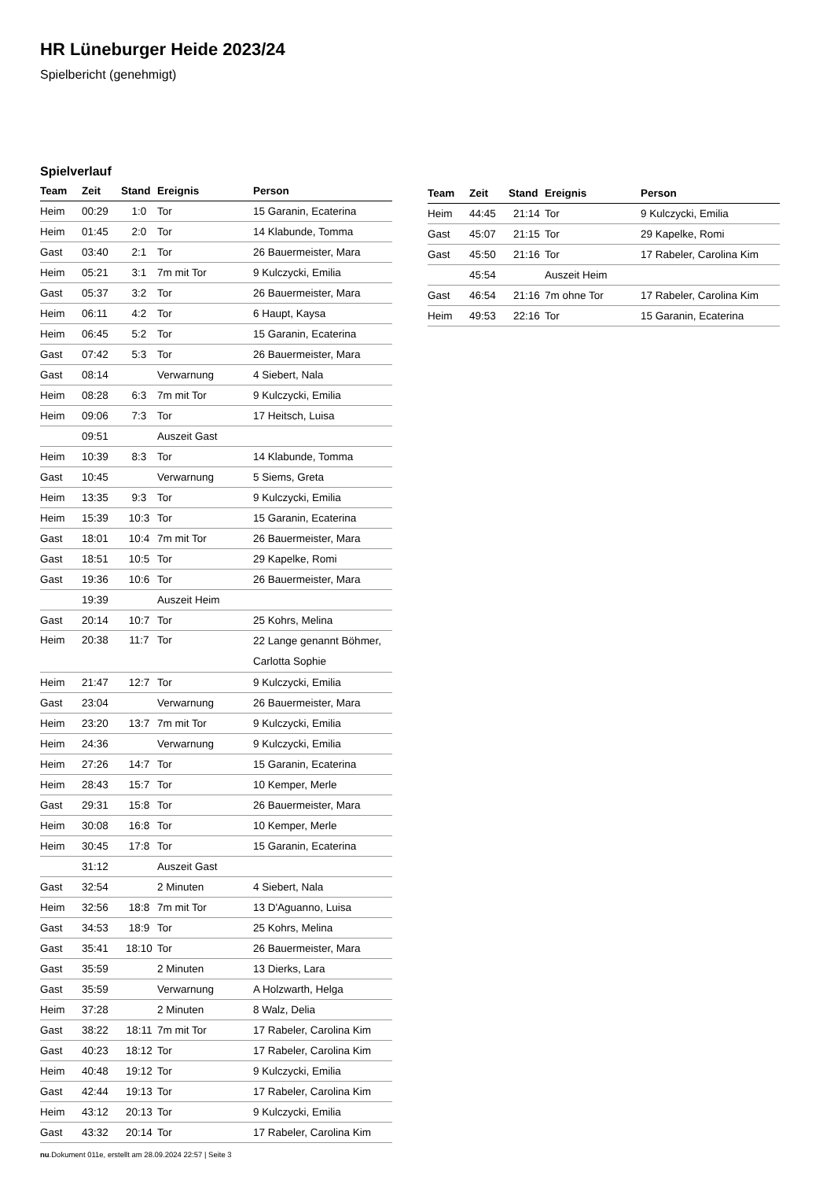HR Lüneburger Heide 2023/24
Spielbericht (genehmigt)
Spielverlauf
| Team | Zeit | Stand | Ereignis | Person |
| --- | --- | --- | --- | --- |
| Heim | 00:29 | 1:0 | Tor | 15 Garanin, Ecaterina |
| Heim | 01:45 | 2:0 | Tor | 14 Klabunde, Tomma |
| Gast | 03:40 | 2:1 | Tor | 26 Bauermeister, Mara |
| Heim | 05:21 | 3:1 | 7m mit Tor | 9 Kulczycki, Emilia |
| Gast | 05:37 | 3:2 | Tor | 26 Bauermeister, Mara |
| Heim | 06:11 | 4:2 | Tor | 6 Haupt, Kaysa |
| Heim | 06:45 | 5:2 | Tor | 15 Garanin, Ecaterina |
| Gast | 07:42 | 5:3 | Tor | 26 Bauermeister, Mara |
| Gast | 08:14 | | Verwarnung | 4 Siebert, Nala |
| Heim | 08:28 | 6:3 | 7m mit Tor | 9 Kulczycki, Emilia |
| Heim | 09:06 | 7:3 | Tor | 17 Heitsch, Luisa |
| | 09:51 | | Auszeit Gast | |
| Heim | 10:39 | 8:3 | Tor | 14 Klabunde, Tomma |
| Gast | 10:45 | | Verwarnung | 5 Siems, Greta |
| Heim | 13:35 | 9:3 | Tor | 9 Kulczycki, Emilia |
| Heim | 15:39 | 10:3 | Tor | 15 Garanin, Ecaterina |
| Gast | 18:01 | 10:4 | 7m mit Tor | 26 Bauermeister, Mara |
| Gast | 18:51 | 10:5 | Tor | 29 Kapelke, Romi |
| Gast | 19:36 | 10:6 | Tor | 26 Bauermeister, Mara |
| | 19:39 | | Auszeit Heim | |
| Gast | 20:14 | 10:7 | Tor | 25 Kohrs, Melina |
| Heim | 20:38 | 11:7 | Tor | 22 Lange genannt Böhmer, Carlotta Sophie |
| Heim | 21:47 | 12:7 | Tor | 9 Kulczycki, Emilia |
| Gast | 23:04 | | Verwarnung | 26 Bauermeister, Mara |
| Heim | 23:20 | 13:7 | 7m mit Tor | 9 Kulczycki, Emilia |
| Heim | 24:36 | | Verwarnung | 9 Kulczycki, Emilia |
| Heim | 27:26 | 14:7 | Tor | 15 Garanin, Ecaterina |
| Heim | 28:43 | 15:7 | Tor | 10 Kemper, Merle |
| Gast | 29:31 | 15:8 | Tor | 26 Bauermeister, Mara |
| Heim | 30:08 | 16:8 | Tor | 10 Kemper, Merle |
| Heim | 30:45 | 17:8 | Tor | 15 Garanin, Ecaterina |
| | 31:12 | | Auszeit Gast | |
| Gast | 32:54 | | 2 Minuten | 4 Siebert, Nala |
| Heim | 32:56 | 18:8 | 7m mit Tor | 13 D'Aguanno, Luisa |
| Gast | 34:53 | 18:9 | Tor | 25 Kohrs, Melina |
| Gast | 35:41 | 18:10 | Tor | 26 Bauermeister, Mara |
| Gast | 35:59 | | 2 Minuten | 13 Dierks, Lara |
| Gast | 35:59 | | Verwarnung | A Holzwarth, Helga |
| Heim | 37:28 | | 2 Minuten | 8 Walz, Delia |
| Gast | 38:22 | 18:11 | 7m mit Tor | 17 Rabeler, Carolina Kim |
| Gast | 40:23 | 18:12 | Tor | 17 Rabeler, Carolina Kim |
| Heim | 40:48 | 19:12 | Tor | 9 Kulczycki, Emilia |
| Gast | 42:44 | 19:13 | Tor | 17 Rabeler, Carolina Kim |
| Heim | 43:12 | 20:13 | Tor | 9 Kulczycki, Emilia |
| Gast | 43:32 | 20:14 | Tor | 17 Rabeler, Carolina Kim |
| Team | Zeit | Stand | Ereignis | Person |
| --- | --- | --- | --- | --- |
| Heim | 44:45 | 21:14 | Tor | 9 Kulczycki, Emilia |
| Gast | 45:07 | 21:15 | Tor | 29 Kapelke, Romi |
| Gast | 45:50 | 21:16 | Tor | 17 Rabeler, Carolina Kim |
| | 45:54 | | Auszeit Heim | |
| Gast | 46:54 | 21:16 | 7m ohne Tor | 17 Rabeler, Carolina Kim |
| Heim | 49:53 | 22:16 | Tor | 15 Garanin, Ecaterina |
nu.Dokument 011e, erstellt am 28.09.2024 22:57 | Seite 3